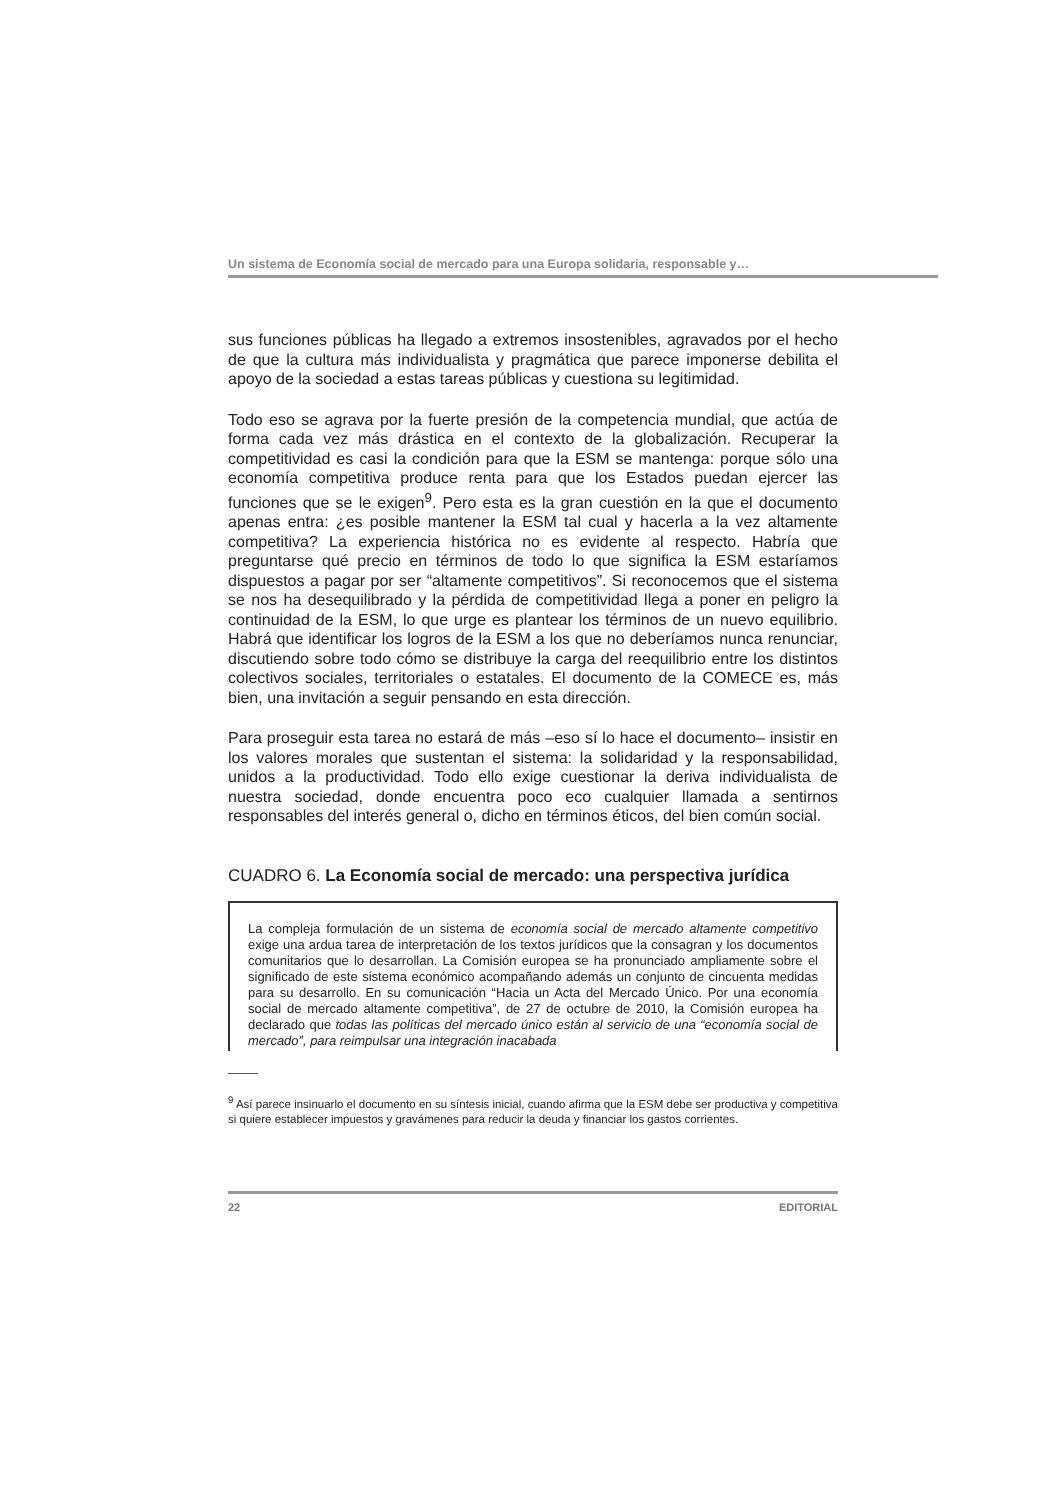Un sistema de Economía social de mercado para una Europa solidaria, responsable y…
sus funciones públicas ha llegado a extremos insostenibles, agravados por el hecho de que la cultura más individualista y pragmática que parece imponerse debilita el apoyo de la sociedad a estas tareas públicas y cuestiona su legitimidad.
Todo eso se agrava por la fuerte presión de la competencia mundial, que actúa de forma cada vez más drástica en el contexto de la globalización. Recuperar la competitividad es casi la condición para que la ESM se mantenga: porque sólo una economía competitiva produce renta para que los Estados puedan ejercer las funciones que se le exigen<sup>9</sup>. Pero esta es la gran cuestión en la que el documento apenas entra: ¿es posible mantener la ESM tal cual y hacerla a la vez altamente competitiva? La experiencia histórica no es evidente al respecto. Habría que preguntarse qué precio en términos de todo lo que significa la ESM estaríamos dispuestos a pagar por ser “altamente competitivos”. Si reconocemos que el sistema se nos ha desequilibrado y la pérdida de competitividad llega a poner en peligro la continuidad de la ESM, lo que urge es plantear los términos de un nuevo equilibrio. Habrá que identificar los logros de la ESM a los que no deberíamos nunca renunciar, discutiendo sobre todo cómo se distribuye la carga del reequilibrio entre los distintos colectivos sociales, territoriales o estatales. El documento de la COMECE es, más bien, una invitación a seguir pensando en esta dirección.
Para proseguir esta tarea no estará de más –eso sí lo hace el documento– insistir en los valores morales que sustentan el sistema: la solidaridad y la responsabilidad, unidos a la productividad. Todo ello exige cuestionar la deriva individualista de nuestra sociedad, donde encuentra poco eco cualquier llamada a sentirnos responsables del interés general o, dicho en términos éticos, del bien común social.
CUADRO 6. La Economía social de mercado: una perspectiva jurídica
La compleja formulación de un sistema de economía social de mercado altamente competitivo exige una ardua tarea de interpretación de los textos jurídicos que la consagran y los documentos comunitarios que lo desarrollan. La Comisión europea se ha pronunciado ampliamente sobre el significado de este sistema económico acompañando además un conjunto de cincuenta medidas para su desarrollo. En su comunicación “Hacia un Acta del Mercado Único. Por una economía social de mercado altamente competitiva”, de 27 de octubre de 2010, la Comisión europea ha declarado que todas las políticas del mercado único están al servicio de una “economía social de mercado”, para reimpulsar una integración inacabada
<sup>9</sup> Así parece insinuarlo el documento en su síntesis inicial, cuando afirma que la ESM debe ser productiva y competitiva si quiere establecer impuestos y gravámenes para reducir la deuda y financiar los gastos corrientes.
22 EDITORIAL